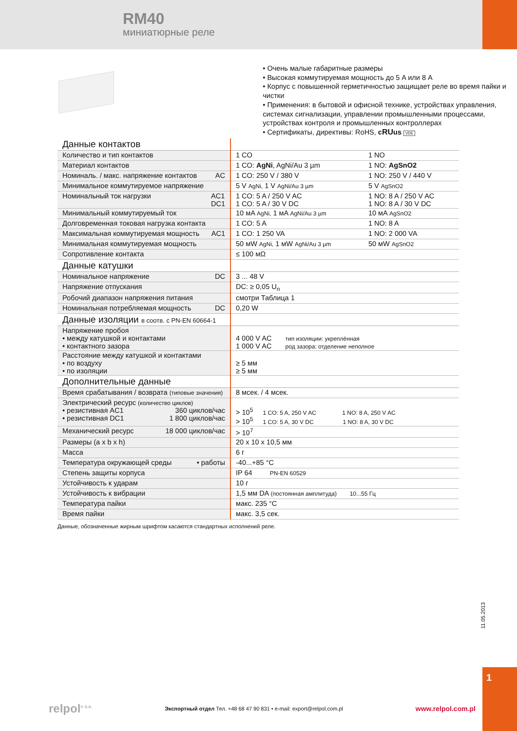1
11.05.2013
RM40
миниатюрные реле
• Очень малые габаритные размеры
• Высокая коммутируемая мощность до 5 A или 8 A
• Корпус с повышенной герметичностью защищает реле во время пайки и чистки
• Применения: в бытовой и офисной технике, устройствах управления, системах сигнализации, управлении промышленными процессами, устройствах контроля и промышленных контроллерах
• Сертификаты, директивы: RoHS, cRUus VDE
| Данные контактов | | |
| Количество и тип контактов | 1 CO | 1 NO |
| Материал контактов | 1 CO: AgNi , AgNi/Au 3 µm | 1 NO: AgSnO2 |
| Номиналь. / макс. напряжение контактов AC | 1 CO: 250 V / 380 V | 1 NO: 250 V / 440 V |
| Минимальное коммутируемое напряжение | 5 V AgNi, 1 V AgNi/Au 3 µm | 5 V AgSnO2 |
| Номинальный ток нагрузки AC1 DC1 | 1 CO: 5 A / 250 V AC 1 CO: 5 A / 30 V DC | 1 NO: 8 A / 250 V AC 1 NO: 8 A / 30 V DC |
| Минимальный коммутируемый ток | 10 мA AgNi, 1 мA AgNi/Au 3 µm | 10 мA AgSnO2 |
| Долговременная токовая нагрузка контакта | 1 CO: 5 A | 1 NO: 8 A |
| Максимальная коммутируемая мощность AC1 | 1 CO: 1 250 VA | 1 NO: 2 000 VA |
| Минимальная коммутируемая мощность | 50 мW AgNi, 1 мW AgNi/Au 3 µm | 50 мW AgSnO2 |
| Сопротивление контакта | ≤ 100 мΩ | |
| Данные катушки | | |
| Номинальное напряжение DC | 3 ... 48 V | |
| Напряжение отпускания | DC: ≥ 0,05 U<sub>n</sub> | |
| Робочий диапазон напряжения питания | смотри Таблица 1 | |
| Номинальная потребляемая мощность DC | 0,20 W | |
| Данные изоляции в соотв. с PN-EN 60664-1 | | |
| Напряжение пробоя • между катушкой и контактами • контактного зазора | 4 000 V AC тип изоляции: укреплённая 1 000 V AC род зазора: отделение неполное | |
| Расстояние между катушкой и контактами • по воздуху • по изоляции | ≥ 5 мм ≥ 5 мм | |
| Дополнительные данные | | |
| Время срабатывания / возврата (типовые значения) | 8 мсек. / 4 мсек. | |
| Электрический ресурс (количество циклов) • резистивная AC1 360 циклов/час • резистивная DC1 1 800 циклов/час | > 10<sup>5</sup> 1 CO: 5 A, 250 V AC 1 NO: 8 A, 250 V AC > 10<sup>5</sup> 1 CO: 5 A, 30 V DC 1 NO: 8 A, 30 V DC | |
| Механический ресурс 18 000 циклов/час | > 10<sup>7</sup> | |
| Размеры (a x b x h) | 20 x 10 x 10,5 мм | |
| Масса | 6 г | |
| Температура окружающей среды • работы | -40...+85 °C | |
| Степень защиты корпуса | IP 64 PN-EN 60529 | |
| Устойчивость к ударам | 10 г | |
| Устойчивость к вибрации | 1,5 мм DA (постоянная амплитуда) 10...55 Гц | |
| Температура пайки | макс. 235 °C | |
| Время пайки | макс. 3,5 сек. | |
Данные, обозначенные жирным шрифтом касаются стандартных исполнений реле.
relpol<sup>® S.A.</sup> Экспортный отдел Тел. +48 68 47 90 831 • e-mail: export@relpol.com.pl www.relpol.com.pl